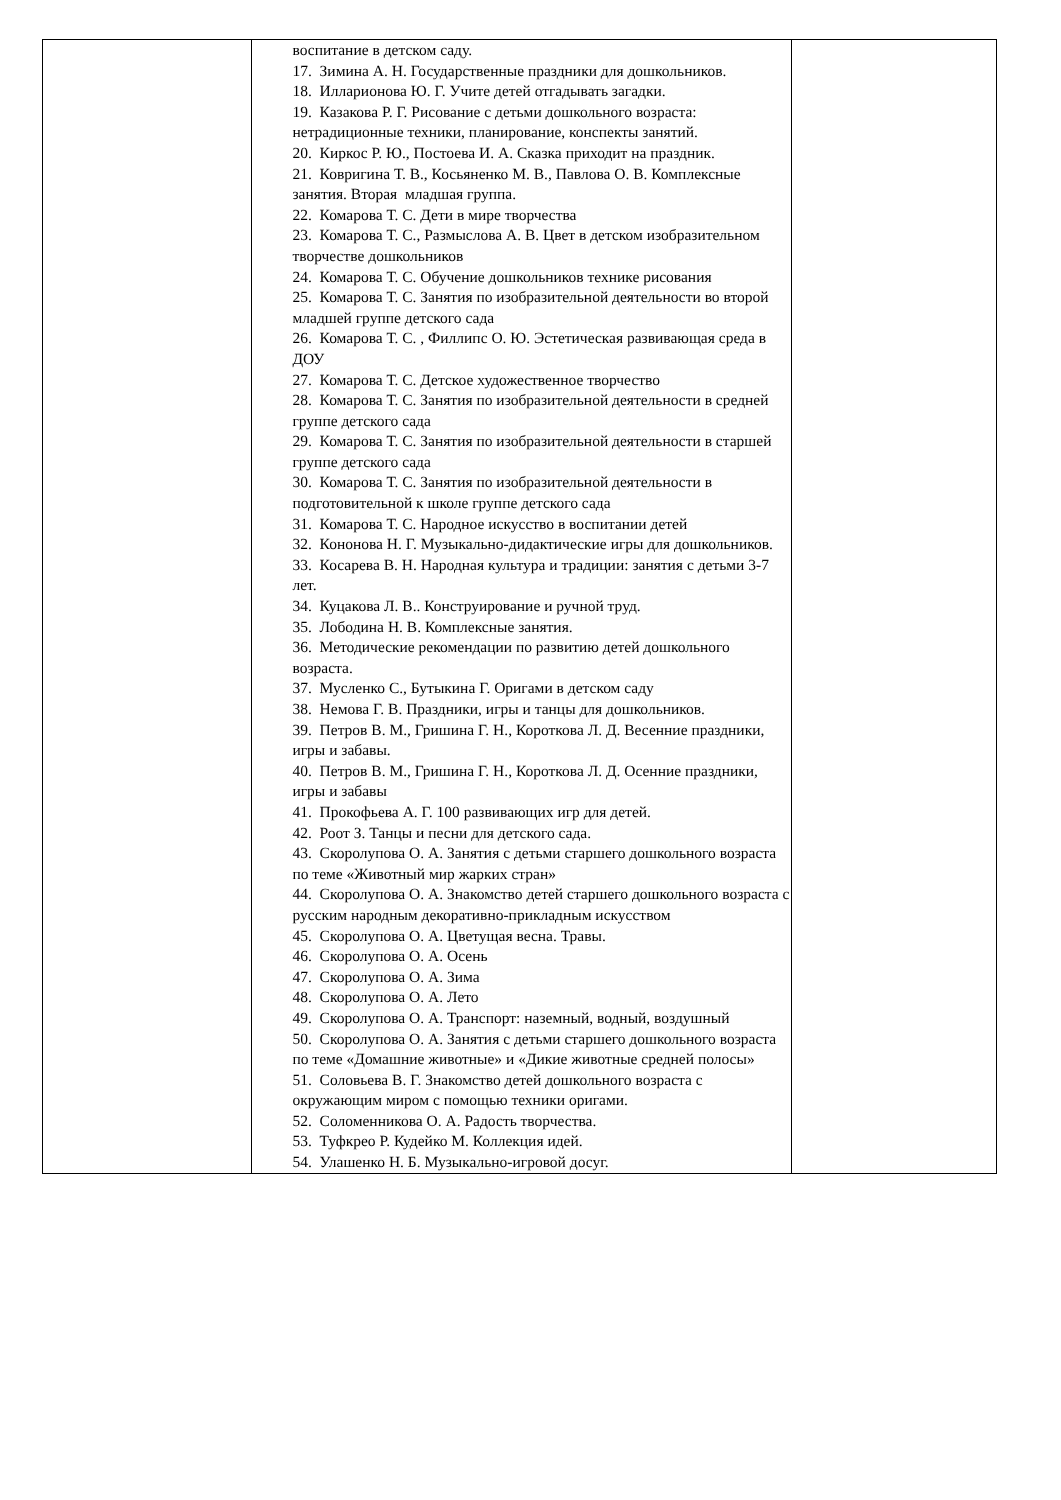| | воспитание в детском саду. 17. Зимина А. Н. Государственные праздники для дошкольников. 18. Илларионова Ю. Г. Учите детей отгадывать загадки. 19. Казакова Р. Г. Рисование с детьми дошкольного возраста: нетрадиционные техники, планирование, конспекты занятий. 20. Киркос Р. Ю., Постоева И. А. Сказка приходит на праздник. 21. Ковригина Т. В., Косьяненко М. В., Павлова О. В. Комплексные занятия. Вторая младшая группа. 22. Комарова Т. С. Дети в мире творчества 23. Комарова Т. С., Размыслова А. В. Цвет в детском изобразительном творчестве дошкольников 24. Комарова Т. С. Обучение дошкольников технике рисования 25. Комарова Т. С. Занятия по изобразительной деятельности во второй младшей группе детского сада 26. Комарова Т. С. , Филлипс О. Ю. Эстетическая развивающая среда в ДОУ 27. Комарова Т. С. Детское художественное творчество 28. Комарова Т. С. Занятия по изобразительной деятельности в средней группе детского сада 29. Комарова Т. С. Занятия по изобразительной деятельности в старшей группе детского сада 30. Комарова Т. С. Занятия по изобразительной деятельности в подготовительной к школе группе детского сада 31. Комарова Т. С. Народное искусство в воспитании детей 32. Кононова Н. Г. Музыкально-дидактические игры для дошкольников. 33. Косарева В. Н. Народная культура и традиции: занятия с детьми 3-7 лет. 34. Куцакова Л. В.. Конструирование и ручной труд. 35. Лободина Н. В. Комплексные занятия. 36. Методические рекомендации по развитию детей дошкольного возраста. 37. Мусленко С., Бутыкина Г. Оригами в детском саду 38. Немова Г. В. Праздники, игры и танцы для дошкольников. 39. Петров В. М., Гришина Г. Н., Короткова Л. Д. Весенние праздники, игры и забавы. 40. Петров В. М., Гришина Г. Н., Короткова Л. Д. Осенние праздники, игры и забавы 41. Прокофьева А. Г. 100 развивающих игр для детей. 42. Роот З. Танцы и песни для детского сада. 43. Скоролупова О. А. Занятия с детьми старшего дошкольного возраста по теме «Животный мир жарких стран» 44. Скоролупова О. А. Знакомство детей старшего дошкольного возраста с русским народным декоративно-прикладным искусством 45. Скоролупова О. А. Цветущая весна. Травы. 46. Скоролупова О. А. Осень 47. Скоролупова О. А. Зима 48. Скоролупова О. А. Лето 49. Скоролупова О. А. Транспорт: наземный, водный, воздушный 50. Скоролупова О. А. Занятия с детьми старшего дошкольного возраста по теме «Домашние животные» и «Дикие животные средней полосы» 51. Соловьева В. Г. Знакомство детей дошкольного возраста с окружающим миром с помощью техники оригами. 52. Соломенникова О. А. Радость творчества. 53. Туфкрео Р. Кудейко М. Коллекция идей. 54. Улашенко Н. Б. Музыкально-игровой досуг. | |